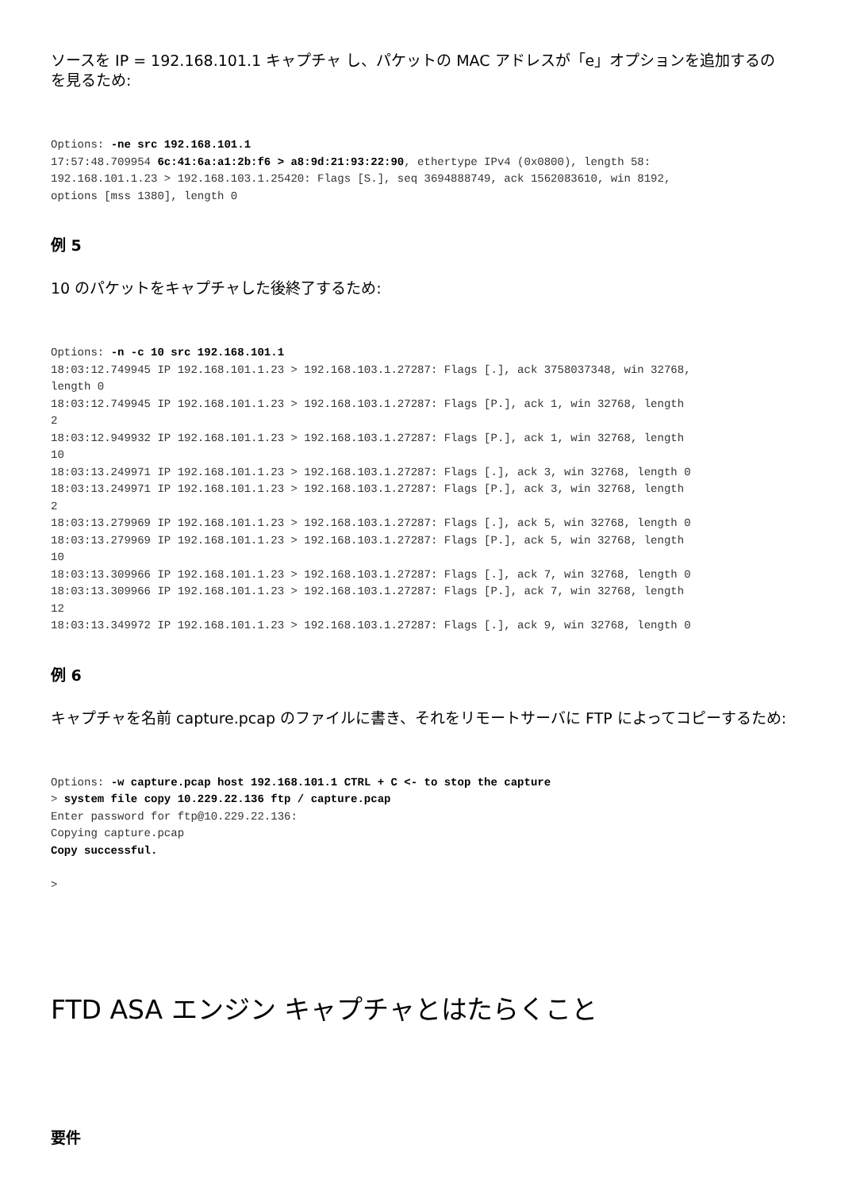ソースを IP = 192.168.101.1 キャプチャ し、パケットの MAC アドレスが「e」オプションを追加するのを見るため:
Options: -ne src 192.168.101.1
17:57:48.709954 6c:41:6a:a1:2b:f6 > a8:9d:21:93:22:90, ethertype IPv4 (0x0800), length 58:
192.168.101.1.23 > 192.168.103.1.25420: Flags [S.], seq 3694888749, ack 1562083610, win 8192,
options [mss 1380], length 0
例 5
10 のパケットをキャプチャした後終了するため:
Options: -n -c 10 src 192.168.101.1
18:03:12.749945 IP 192.168.101.1.23 > 192.168.103.1.27287: Flags [.], ack 3758037348, win 32768,
length 0
18:03:12.749945 IP 192.168.101.1.23 > 192.168.103.1.27287: Flags [P.], ack 1, win 32768, length
2
18:03:12.949932 IP 192.168.101.1.23 > 192.168.103.1.27287: Flags [P.], ack 1, win 32768, length
10
18:03:13.249971 IP 192.168.101.1.23 > 192.168.103.1.27287: Flags [.], ack 3, win 32768, length 0
18:03:13.249971 IP 192.168.101.1.23 > 192.168.103.1.27287: Flags [P.], ack 3, win 32768, length
2
18:03:13.279969 IP 192.168.101.1.23 > 192.168.103.1.27287: Flags [.], ack 5, win 32768, length 0
18:03:13.279969 IP 192.168.101.1.23 > 192.168.103.1.27287: Flags [P.], ack 5, win 32768, length
10
18:03:13.309966 IP 192.168.101.1.23 > 192.168.103.1.27287: Flags [.], ack 7, win 32768, length 0
18:03:13.309966 IP 192.168.101.1.23 > 192.168.103.1.27287: Flags [P.], ack 7, win 32768, length
12
18:03:13.349972 IP 192.168.101.1.23 > 192.168.103.1.27287: Flags [.], ack 9, win 32768, length 0
例 6
キャプチャを名前 capture.pcap のファイルに書き、それをリモートサーバに FTP によってコピーするため:
Options: -w capture.pcap host 192.168.101.1 CTRL + C <- to stop the capture
> system file copy 10.229.22.136 ftp / capture.pcap
Enter password for ftp@10.229.22.136:
Copying capture.pcap
Copy successful.

>
FTD ASA エンジン キャプチャとはたらくこと
要件